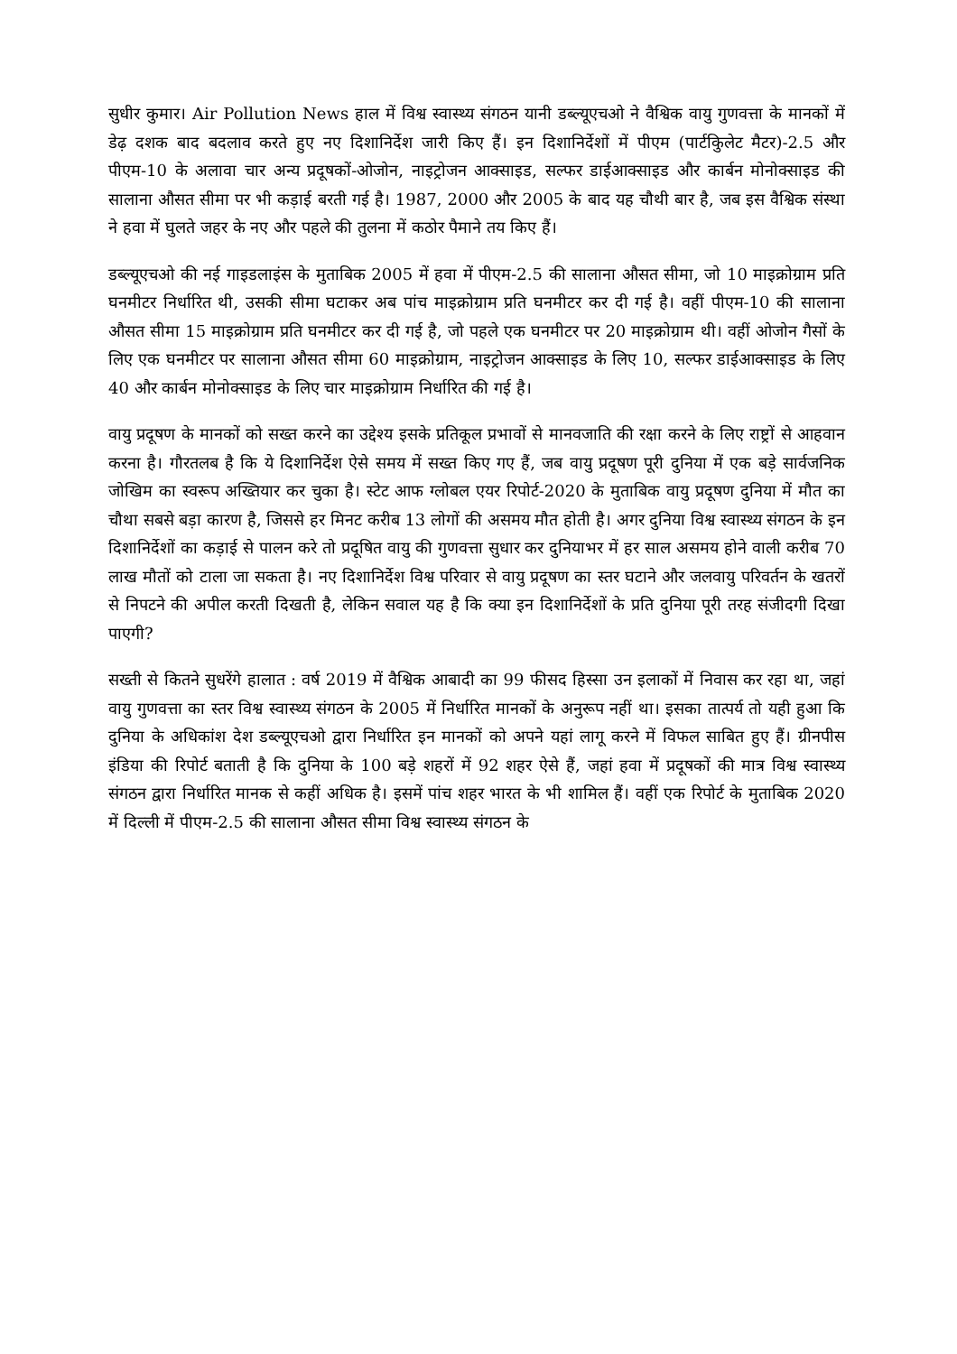सुधीर कुमार। Air Pollution News हाल में विश्व स्वास्थ्य संगठन यानी डब्ल्यूएचओ ने वैश्विक वायु गुणवत्ता के मानकों में डेढ़ दशक बाद बदलाव करते हुए नए दिशानिर्देश जारी किए हैं। इन दिशानिर्देशों में पीएम (पार्टकिुलेट मैटर)-2.5 और पीएम-10 के अलावा चार अन्य प्रदूषकों-ओजोन, नाइट्रोजन आक्साइड, सल्फर डाईआक्साइड और कार्बन मोनोक्साइड की सालाना औसत सीमा पर भी कड़ाई बरती गई है। 1987, 2000 और 2005 के बाद यह चौथी बार है, जब इस वैश्विक संस्था ने हवा में घुलते जहर के नए और पहले की तुलना में कठोर पैमाने तय किए हैं।
डब्ल्यूएचओ की नई गाइडलाइंस के मुताबिक 2005 में हवा में पीएम-2.5 की सालाना औसत सीमा, जो 10 माइक्रोग्राम प्रति घनमीटर निर्धारित थी, उसकी सीमा घटाकर अब पांच माइक्रोग्राम प्रति घनमीटर कर दी गई है। वहीं पीएम-10 की सालाना औसत सीमा 15 माइक्रोग्राम प्रति घनमीटर कर दी गई है, जो पहले एक घनमीटर पर 20 माइक्रोग्राम थी। वहीं ओजोन गैसों के लिए एक घनमीटर पर सालाना औसत सीमा 60 माइक्रोग्राम, नाइट्रोजन आक्साइड के लिए 10, सल्फर डाईआक्साइड के लिए 40 और कार्बन मोनोक्साइड के लिए चार माइक्रोग्राम निर्धारित की गई है।
वायु प्रदूषण के मानकों को सख्त करने का उद्देश्य इसके प्रतिकूल प्रभावों से मानवजाति की रक्षा करने के लिए राष्ट्रों से आहवान करना है। गौरतलब है कि ये दिशानिर्देश ऐसे समय में सख्त किए गए हैं, जब वायु प्रदूषण पूरी दुनिया में एक बड़े सार्वजनिक जोखिम का स्वरूप अख्तियार कर चुका है। स्टेट आफ ग्लोबल एयर रिपोर्ट-2020 के मुताबिक वायु प्रदूषण दुनिया में मौत का चौथा सबसे बड़ा कारण है, जिससे हर मिनट करीब 13 लोगों की असमय मौत होती है। अगर दुनिया विश्व स्वास्थ्य संगठन के इन दिशानिर्देशों का कड़ाई से पालन करे तो प्रदूषित वायु की गुणवत्ता सुधार कर दुनियाभर में हर साल असमय होने वाली करीब 70 लाख मौतों को टाला जा सकता है। नए दिशानिर्देश विश्व परिवार से वायु प्रदूषण का स्तर घटाने और जलवायु परिवर्तन के खतरों से निपटने की अपील करती दिखती है, लेकिन सवाल यह है कि क्या इन दिशानिर्देशों के प्रति दुनिया पूरी तरह संजीदगी दिखा पाएगी?
सख्ती से कितने सुधरेंगे हालात : वर्ष 2019 में वैश्विक आबादी का 99 फीसद हिस्सा उन इलाकों में निवास कर रहा था, जहां वायु गुणवत्ता का स्तर विश्व स्वास्थ्य संगठन के 2005 में निर्धारित मानकों के अनुरूप नहीं था। इसका तात्पर्य तो यही हुआ कि दुनिया के अधिकांश देश डब्ल्यूएचओ द्वारा निर्धारित इन मानकों को अपने यहां लागू करने में विफल साबित हुए हैं। ग्रीनपीस इंडिया की रिपोर्ट बताती है कि दुनिया के 100 बड़े शहरों में 92 शहर ऐसे हैं, जहां हवा में प्रदूषकों की मात्र विश्व स्वास्थ्य संगठन द्वारा निर्धारित मानक से कहीं अधिक है। इसमें पांच शहर भारत के भी शामिल हैं। वहीं एक रिपोर्ट के मुताबिक 2020 में दिल्ली में पीएम-2.5 की सालाना औसत सीमा विश्व स्वास्थ्य संगठन के